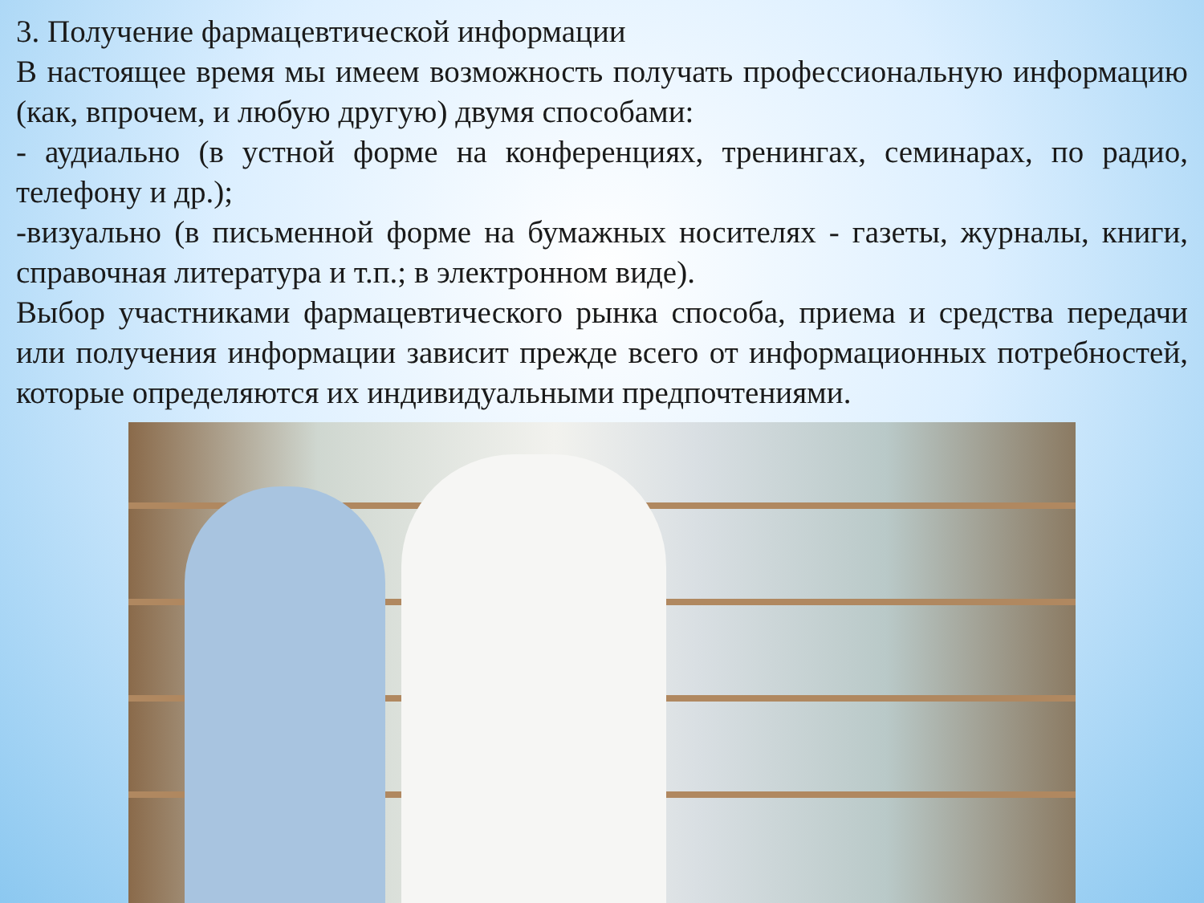3. Получение фармацевтической информации
В настоящее время мы имеем возможность получать профессиональную информацию (как, впрочем, и любую другую) двумя способами:
- аудиально (в устной форме на конференциях, тренингах, семинарах, по радио, телефону и др.);
-визуально (в письменной форме на бумажных носителях - газеты, журналы, книги, справочная литература и т.п.; в электронном виде).
Выбор участниками фармацевтического рынка способа, приема и средства передачи или получения информации зависит прежде всего от информационных потребностей, которые определяются их индивидуальными предпочтениями.